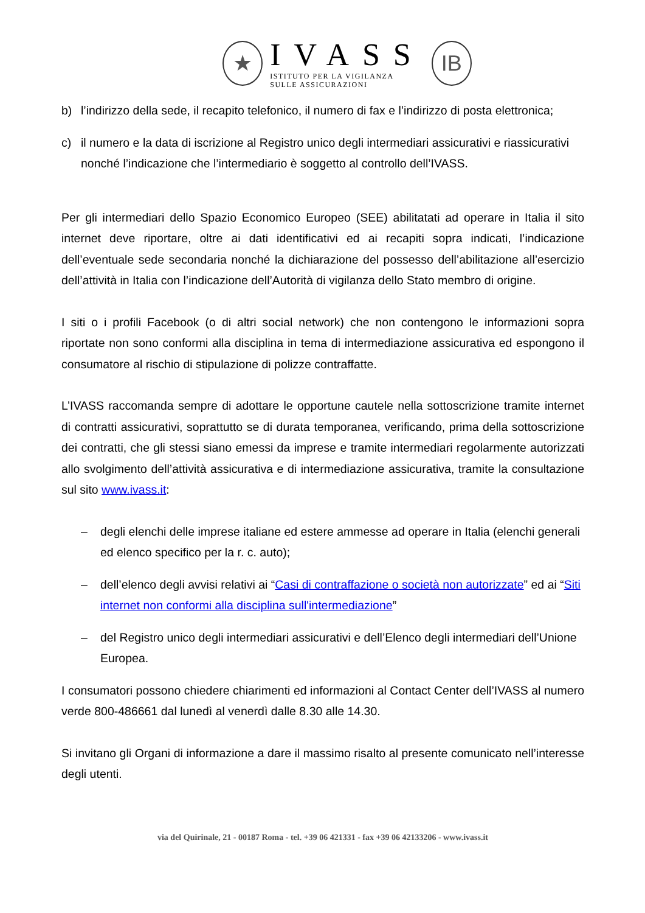★
IVASS
ISTITUTO PER LA VIGILANZA
SULLE ASSICURAZIONI
IB
b) l’indirizzo della sede, il recapito telefonico, il numero di fax e l’indirizzo di posta elettronica;
c) il numero e la data di iscrizione al Registro unico degli intermediari assicurativi e riassicurativi nonché l’indicazione che l’intermediario è soggetto al controllo dell’IVASS.
Per gli intermediari dello Spazio Economico Europeo (SEE) abilitatati ad operare in Italia il sito internet deve riportare, oltre ai dati identificativi ed ai recapiti sopra indicati, l’indicazione dell’eventuale sede secondaria nonché la dichiarazione del possesso dell’abilitazione all’esercizio dell’attività in Italia con l’indicazione dell’Autorità di vigilanza dello Stato membro di origine.
I siti o i profili Facebook (o di altri social network) che non contengono le informazioni sopra riportate non sono conformi alla disciplina in tema di intermediazione assicurativa ed espongono il consumatore al rischio di stipulazione di polizze contraffatte.
L’IVASS raccomanda sempre di adottare le opportune cautele nella sottoscrizione tramite internet di contratti assicurativi, soprattutto se di durata temporanea, verificando, prima della sottoscrizione dei contratti, che gli stessi siano emessi da imprese e tramite intermediari regolarmente autorizzati allo svolgimento dell’attività assicurativa e di intermediazione assicurativa, tramite la consultazione sul sito www.ivass.it:
– degli elenchi delle imprese italiane ed estere ammesse ad operare in Italia (elenchi generali ed elenco specifico per la r. c. auto);
– dell’elenco degli avvisi relativi ai “Casi di contraffazione o società non autorizzate” ed ai “Siti internet non conformi alla disciplina sull'intermediazione”
– del Registro unico degli intermediari assicurativi e dell’Elenco degli intermediari dell’Unione Europea.
I consumatori possono chiedere chiarimenti ed informazioni al Contact Center dell’IVASS al numero verde 800-486661 dal lunedì al venerdì dalle 8.30 alle 14.30.
Si invitano gli Organi di informazione a dare il massimo risalto al presente comunicato nell’interesse degli utenti.
via del Quirinale, 21 - 00187 Roma - tel. +39 06 421331 - fax +39 06 42133206 - www.ivass.it